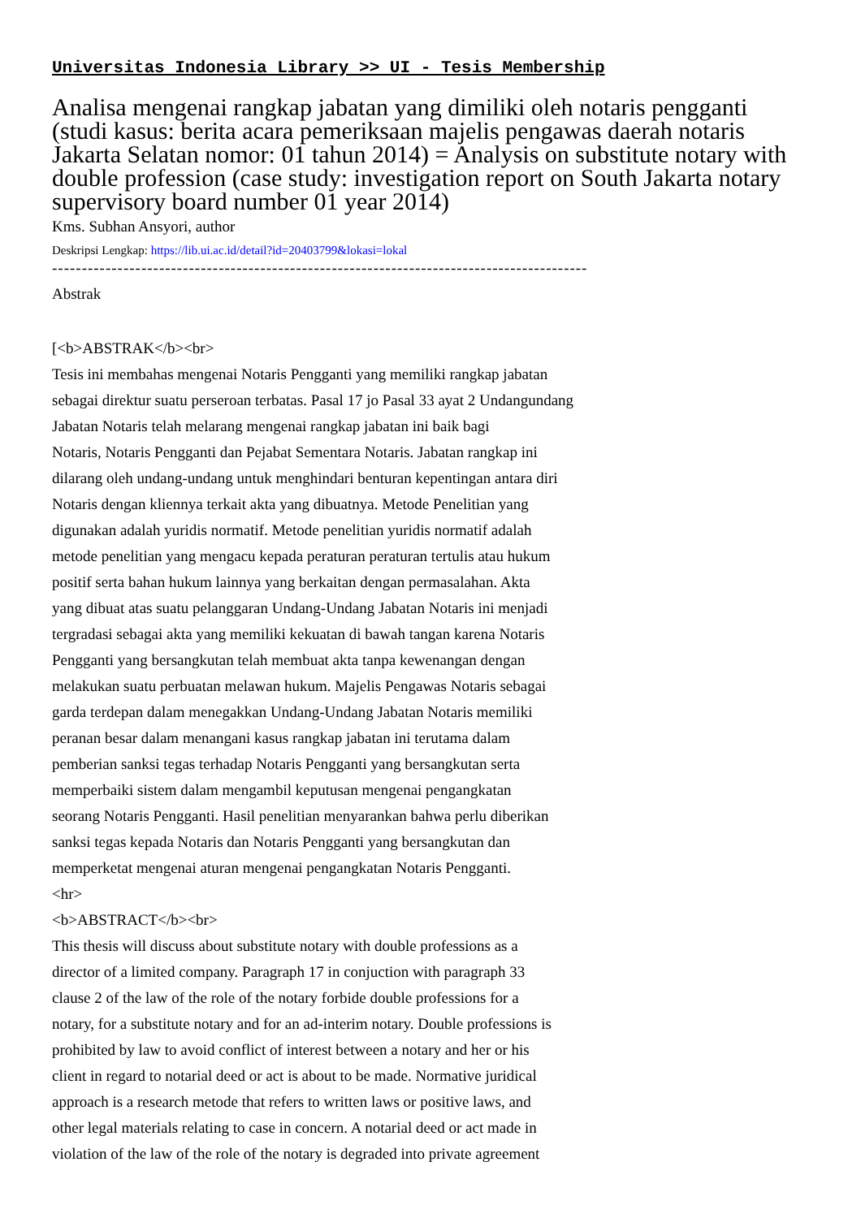Universitas Indonesia Library >> UI - Tesis Membership
Analisa mengenai rangkap jabatan yang dimiliki oleh notaris pengganti (studi kasus: berita acara pemeriksaan majelis pengawas daerah notaris Jakarta Selatan nomor: 01 tahun 2014) = Analysis on substitute notary with double profession (case study: investigation report on South Jakarta notary supervisory board number 01 year 2014)
Kms. Subhan Ansyori, author
Deskripsi Lengkap: https://lib.ui.ac.id/detail?id=20403799&lokasi=lokal
------------------------------------------------------------------------------------------
Abstrak
[<b>ABSTRAK</b><br>
Tesis ini membahas mengenai Notaris Pengganti yang memiliki rangkap jabatan
sebagai direktur suatu perseroan terbatas. Pasal 17 jo Pasal 33 ayat 2 Undangundang
Jabatan Notaris telah melarang mengenai rangkap jabatan ini baik bagi
Notaris, Notaris Pengganti dan Pejabat Sementara Notaris. Jabatan rangkap ini
dilarang oleh undang-undang untuk menghindari benturan kepentingan antara diri
Notaris dengan kliennya terkait akta yang dibuatnya. Metode Penelitian yang
digunakan adalah yuridis normatif. Metode penelitian yuridis normatif adalah
metode penelitian yang mengacu kepada peraturan peraturan tertulis atau hukum
positif serta bahan hukum lainnya yang berkaitan dengan permasalahan. Akta
yang dibuat atas suatu pelanggaran Undang-Undang Jabatan Notaris ini menjadi
tergradasi sebagai akta yang memiliki kekuatan di bawah tangan karena Notaris
Pengganti yang bersangkutan telah membuat akta tanpa kewenangan dengan
melakukan suatu perbuatan melawan hukum. Majelis Pengawas Notaris sebagai
garda terdepan dalam menegakkan Undang-Undang Jabatan Notaris memiliki
peranan besar dalam menangani kasus rangkap jabatan ini terutama dalam
pemberian sanksi tegas terhadap Notaris Pengganti yang bersangkutan serta
memperbaiki sistem dalam mengambil keputusan mengenai pengangkatan
seorang Notaris Pengganti. Hasil penelitian menyarankan bahwa perlu diberikan
sanksi tegas kepada Notaris dan Notaris Pengganti yang bersangkutan dan
memperketat mengenai aturan mengenai pengangkatan Notaris Pengganti.
<hr>
<b>ABSTRACT</b><br>
This thesis will discuss about substitute notary with double professions as a
director of a limited company. Paragraph 17 in conjuction with paragraph 33
clause 2 of the law of the role of the notary forbide double professions for a
notary, for a substitute notary and for an ad-interim notary. Double professions is
prohibited by law to avoid conflict of interest between a notary and her or his
client in regard to notarial deed or act is about to be made. Normative juridical
approach is a research metode that refers to written laws or positive laws, and
other legal materials relating to case in concern. A notarial deed or act made in
violation of the law of the role of the notary is degraded into private agreement